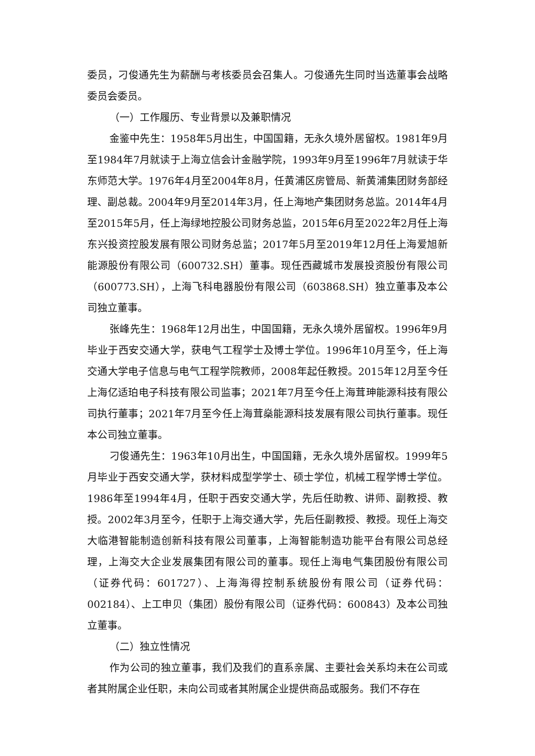委员，刁俊通先生为薪酬与考核委员会召集人。刁俊通先生同时当选董事会战略委员会委员。
（一）工作履历、专业背景以及兼职情况
金鉴中先生：1958年5月出生，中国国籍，无永久境外居留权。1981年9月至1984年7月就读于上海立信会计金融学院，1993年9月至1996年7月就读于华东师范大学。1976年4月至2004年8月，任黄浦区房管局、新黄浦集团财务部经理、副总裁。2004年9月至2014年3月，任上海地产集团财务总监。2014年4月至2015年5月，任上海绿地控股公司财务总监，2015年6月至2022年2月任上海东兴投资控股发展有限公司财务总监；2017年5月至2019年12月任上海爱旭新能源股份有限公司（600732.SH）董事。现任西藏城市发展投资股份有限公司（600773.SH），上海飞科电器股份有限公司（603868.SH）独立董事及本公司独立董事。
张峰先生：1968年12月出生，中国国籍，无永久境外居留权。1996年9月毕业于西安交通大学，获电气工程学士及博士学位。1996年10月至今，任上海交通大学电子信息与电气工程学院教师，2008年起任教授。2015年12月至今任上海亿适珀电子科技有限公司监事；2021年7月至今任上海茸珅能源科技有限公司执行董事；2021年7月至今任上海茸燊能源科技发展有限公司执行董事。现任本公司独立董事。
刁俊通先生：1963年10月出生，中国国籍，无永久境外居留权。1999年5月毕业于西安交通大学，获材料成型学学士、硕士学位，机械工程学博士学位。1986年至1994年4月，任职于西安交通大学，先后任助教、讲师、副教授、教授。2002年3月至今，任职于上海交通大学，先后任副教授、教授。现任上海交大临港智能制造创新科技有限公司董事，上海智能制造功能平台有限公司总经理，上海交大企业发展集团有限公司的董事。现任上海电气集团股份有限公司（证券代码：601727）、上海海得控制系统股份有限公司（证券代码：002184）、上工申贝（集团）股份有限公司（证券代码：600843）及本公司独立董事。
（二）独立性情况
作为公司的独立董事，我们及我们的直系亲属、主要社会关系均未在公司或者其附属企业任职，未向公司或者其附属企业提供商品或服务。我们不存在